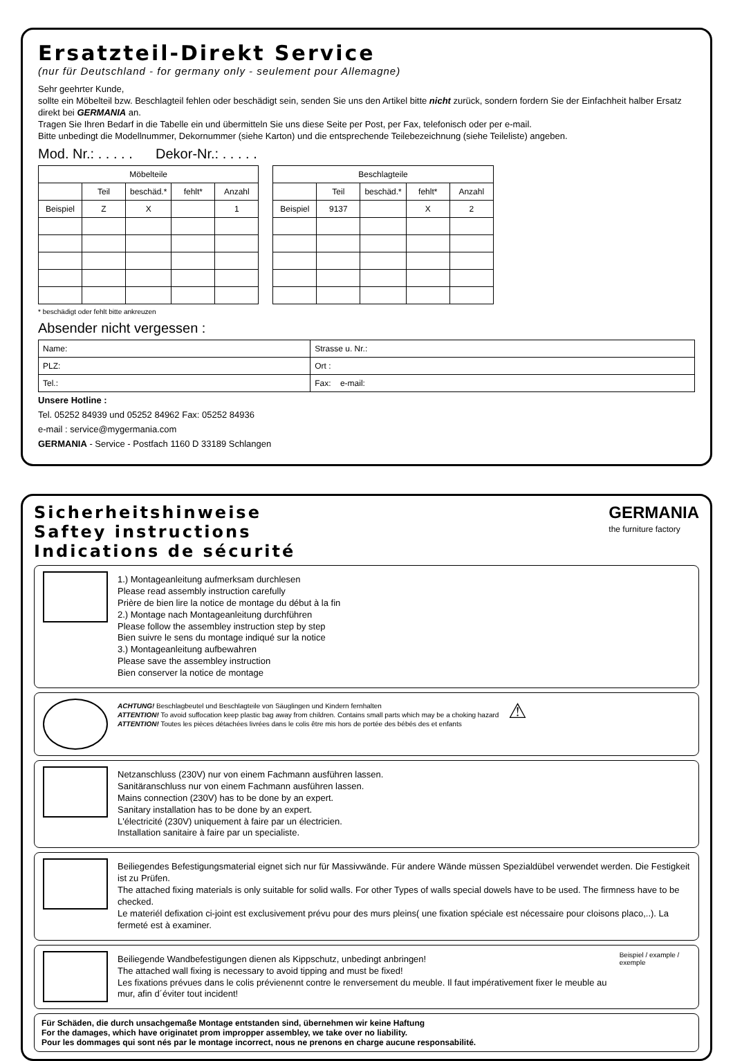Ersatzteil-Direkt Service
(nur für Deutschland - for germany only - seulement pour Allemagne)
Sehr geehrter Kunde,
sollte ein Möbelteil bzw. Beschlagteil fehlen oder beschädigt sein, senden Sie uns den Artikel bitte nicht zurück, sondern fordern Sie der Einfachheit halber Ersatz direkt bei GERMANIA an.
Tragen Sie Ihren Bedarf in die Tabelle ein und übermitteln Sie uns diese Seite per Post, per Fax, telefonisch oder per e-mail.
Bitte unbedingt die Modellnummer, Dekornummer (siehe Karton) und die entsprechende Teilebezeichnung (siehe Teileliste) angeben.
Mod. Nr.: . . . . . Dekor-Nr.: . . . . .
| Möbelteile | | | | |
| --- | --- | --- | --- | --- |
| | Teil | beschäd.* | fehlt* | Anzahl |
| Beispiel | Z | X | | 1 |
| Beschlagteile | | | | |
| --- | --- | --- | --- | --- |
| | Teil | beschäd.* | fehlt* | Anzahl |
| Beispiel | 9137 | | X | 2 |
* beschädigt oder fehlt bitte ankreuzen
Absender nicht vergessen :
| Name: | Strasse u. Nr.: |
| PLZ: | Ort : |
| Tel.: | Fax: e-mail: |
Unsere Hotline :
Tel. 05252 84939 und 05252 84962 Fax: 05252 84936
e-mail : service@mygermania.com
GERMANIA - Service - Postfach 1160 D 33189 Schlangen
Sicherheitshinweise
Saftey instructions
Indications de sécurité
GERMANIA
the furniture factory
1.) Montageanleitung aufmerksam durchlesen
Please read assembly instruction carefully
Prière de bien lire la notice de montage du début à la fin
2.) Montage nach Montageanleitung durchführen
Please follow the assembley instruction step by step
Bien suivre le sens du montage indiqué sur la notice
3.) Montageanleitung aufbewahren
Please save the assembley instruction
Bien conserver la notice de montage
ACHTUNG! Beschlagbeutel und Beschlagteile von Säuglingen und Kindern fernhalten
ATTENTION! To avoid suffocation keep plastic bag away from children. Contains small parts which may be a choking hazard
ATTENTION! Toutes les pièces détachées livrées dans le colis être mis hors de portée des bébés des et enfants
⚠
Netzanschluss (230V) nur von einem Fachmann ausführen lassen.
Sanitäranschluss nur von einem Fachmann ausführen lassen.
Mains connection (230V) has to be done by an expert.
Sanitary installation has to be done by an expert.
L'électricité (230V) uniquement à faire par un électricien.
Installation sanitaire à faire par un specialiste.
Beiliegendes Befestigungsmaterial eignet sich nur für Massivwände. Für andere Wände müssen Spezialdübel verwendet werden. Die Festigkeit ist zu Prüfen.
The attached fixing materials is only suitable for solid walls. For other Types of walls special dowels have to be used. The firmness have to be checked.
Le materiél defixation ci-joint est exclusivement prévu pour des murs pleins( une fixation spéciale est nécessaire pour cloisons placo,..). La fermeté est à examiner.
Beiliegende Wandbefestigungen dienen als Kippschutz, unbedingt anbringen!
The attached wall fixing is necessary to avoid tipping and must be fixed!
Les fixations prévues dans le colis prévienennt contre le renversement du meuble. Il faut impérativement fixer le meuble au mur, afin d´éviter tout incident!
Beispiel / example / exemple
Für Schäden, die durch unsachgemaße Montage entstanden sind, übernehmen wir keine Haftung
For the damages, which have originatet prom impropper assembley, we take over no liability.
Pour les dommages qui sont nés par le montage incorrect, nous ne prenons en charge aucune responsabilité.